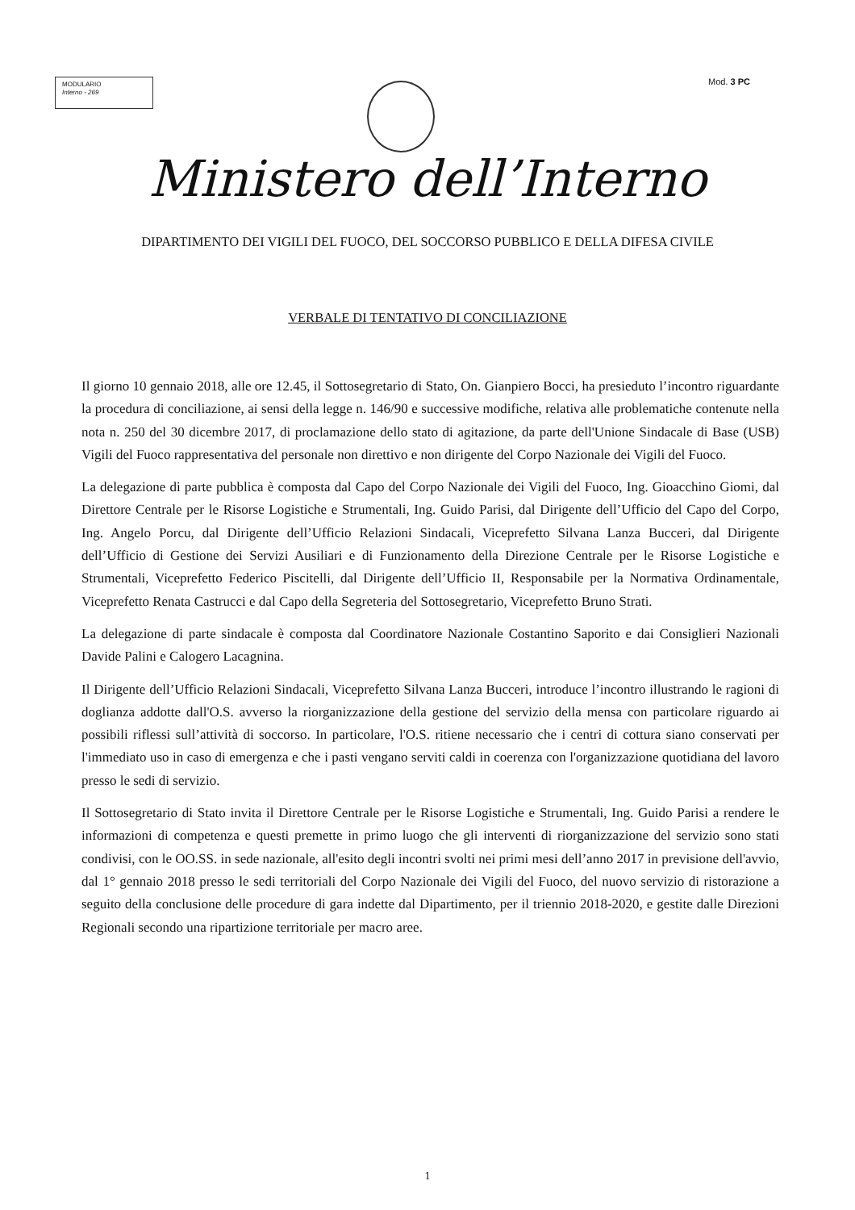MODULARIO
Interno - 269
Mod. 3 PC
Ministero dell’Interno
DIPARTIMENTO DEI VIGILI DEL FUOCO, DEL SOCCORSO PUBBLICO E DELLA DIFESA CIVILE
VERBALE DI TENTATIVO DI CONCILIAZIONE
Il giorno 10 gennaio 2018, alle ore 12.45, il Sottosegretario di Stato, On. Gianpiero Bocci, ha presieduto l’incontro riguardante la procedura di conciliazione, ai sensi della legge n. 146/90 e successive modifiche, relativa alle problematiche contenute nella nota n. 250 del 30 dicembre 2017, di proclamazione dello stato di agitazione, da parte dell'Unione Sindacale di Base (USB) Vigili del Fuoco rappresentativa del personale non direttivo e non dirigente del Corpo Nazionale dei Vigili del Fuoco.
La delegazione di parte pubblica è composta dal Capo del Corpo Nazionale dei Vigili del Fuoco, Ing. Gioacchino Giomi, dal Direttore Centrale per le Risorse Logistiche e Strumentali, Ing. Guido Parisi, dal Dirigente dell’Ufficio del Capo del Corpo, Ing. Angelo Porcu, dal Dirigente dell’Ufficio Relazioni Sindacali, Viceprefetto Silvana Lanza Bucceri, dal Dirigente dell’Ufficio di Gestione dei Servizi Ausiliari e di Funzionamento della Direzione Centrale per le Risorse Logistiche e Strumentali, Viceprefetto Federico Piscitelli, dal Dirigente dell’Ufficio II, Responsabile per la Normativa Ordinamentale, Viceprefetto Renata Castrucci e dal Capo della Segreteria del Sottosegretario, Viceprefetto Bruno Strati.
La delegazione di parte sindacale è composta dal Coordinatore Nazionale Costantino Saporito e dai Consiglieri Nazionali Davide Palini e Calogero Lacagnina.
Il Dirigente dell’Ufficio Relazioni Sindacali, Viceprefetto Silvana Lanza Bucceri, introduce l’incontro illustrando le ragioni di doglianza addotte dall'O.S. avverso la riorganizzazione della gestione del servizio della mensa con particolare riguardo ai possibili riflessi sull’attività di soccorso. In particolare, l'O.S. ritiene necessario che i centri di cottura siano conservati per l'immediato uso in caso di emergenza e che i pasti vengano serviti caldi in coerenza con l'organizzazione quotidiana del lavoro presso le sedi di servizio.
Il Sottosegretario di Stato invita il Direttore Centrale per le Risorse Logistiche e Strumentali, Ing. Guido Parisi a rendere le informazioni di competenza e questi premette in primo luogo che gli interventi di riorganizzazione del servizio sono stati condivisi, con le OO.SS. in sede nazionale, all'esito degli incontri svolti nei primi mesi dell’anno 2017 in previsione dell'avvio, dal 1° gennaio 2018 presso le sedi territoriali del Corpo Nazionale dei Vigili del Fuoco, del nuovo servizio di ristorazione a seguito della conclusione delle procedure di gara indette dal Dipartimento, per il triennio 2018-2020, e gestite dalle Direzioni Regionali secondo una ripartizione territoriale per macro aree.
1